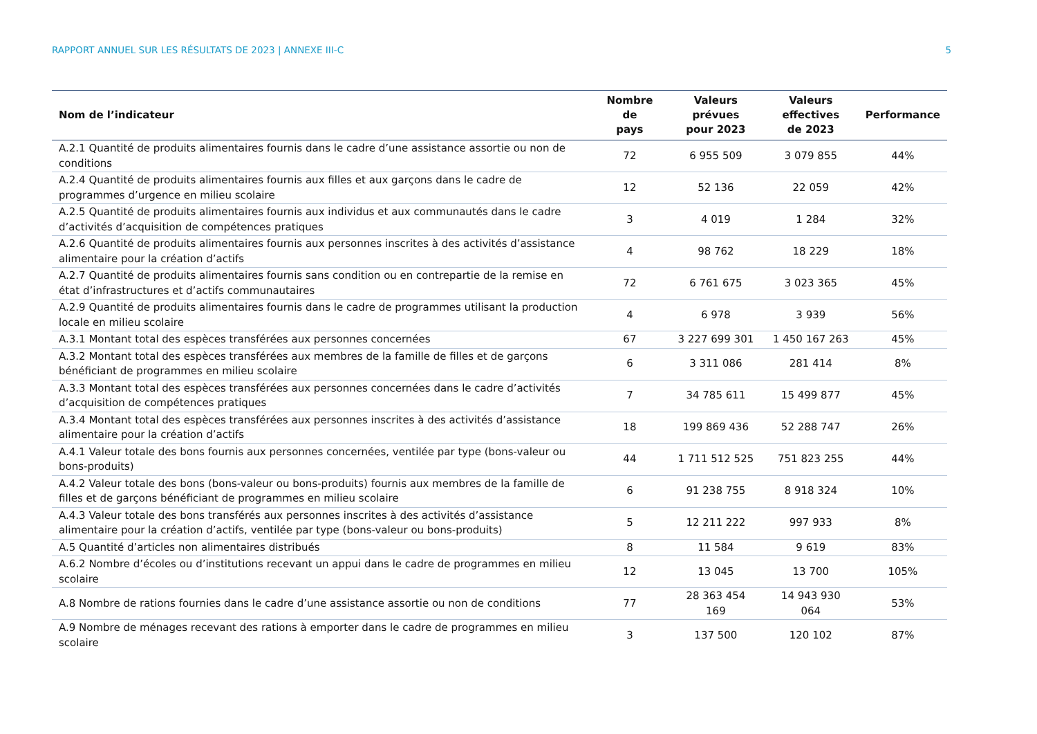RAPPORT ANNUEL SUR LES RÉSULTATS DE 2023 | ANNEXE III-C 5
| Nom de l’indicateur | Nombre de pays | Valeurs prévues pour 2023 | Valeurs effectives de 2023 | Performance |
| --- | --- | --- | --- | --- |
| A.2.1 Quantité de produits alimentaires fournis dans le cadre d’une assistance assortie ou non de conditions | 72 | 6 955 509 | 3 079 855 | 44% |
| A.2.4 Quantité de produits alimentaires fournis aux filles et aux garçons dans le cadre de programmes d’urgence en milieu scolaire | 12 | 52 136 | 22 059 | 42% |
| A.2.5 Quantité de produits alimentaires fournis aux individus et aux communautés dans le cadre d’activités d’acquisition de compétences pratiques | 3 | 4 019 | 1 284 | 32% |
| A.2.6 Quantité de produits alimentaires fournis aux personnes inscrites à des activités d’assistance alimentaire pour la création d’actifs | 4 | 98 762 | 18 229 | 18% |
| A.2.7 Quantité de produits alimentaires fournis sans condition ou en contrepartie de la remise en état d’infrastructures et d’actifs communautaires | 72 | 6 761 675 | 3 023 365 | 45% |
| A.2.9 Quantité de produits alimentaires fournis dans le cadre de programmes utilisant la production locale en milieu scolaire | 4 | 6 978 | 3 939 | 56% |
| A.3.1 Montant total des espèces transférées aux personnes concernées | 67 | 3 227 699 301 | 1 450 167 263 | 45% |
| A.3.2 Montant total des espèces transférées aux membres de la famille de filles et de garçons bénéficiant de programmes en milieu scolaire | 6 | 3 311 086 | 281 414 | 8% |
| A.3.3 Montant total des espèces transférées aux personnes concernées dans le cadre d’activités d’acquisition de compétences pratiques | 7 | 34 785 611 | 15 499 877 | 45% |
| A.3.4 Montant total des espèces transférées aux personnes inscrites à des activités d’assistance alimentaire pour la création d’actifs | 18 | 199 869 436 | 52 288 747 | 26% |
| A.4.1 Valeur totale des bons fournis aux personnes concernées, ventilée par type (bons-valeur ou bons-produits) | 44 | 1 711 512 525 | 751 823 255 | 44% |
| A.4.2 Valeur totale des bons (bons-valeur ou bons-produits) fournis aux membres de la famille de filles et de garçons bénéficiant de programmes en milieu scolaire | 6 | 91 238 755 | 8 918 324 | 10% |
| A.4.3 Valeur totale des bons transférés aux personnes inscrites à des activités d’assistance alimentaire pour la création d’actifs, ventilée par type (bons-valeur ou bons-produits) | 5 | 12 211 222 | 997 933 | 8% |
| A.5 Quantité d’articles non alimentaires distribués | 8 | 11 584 | 9 619 | 83% |
| A.6.2 Nombre d’écoles ou d’institutions recevant un appui dans le cadre de programmes en milieu scolaire | 12 | 13 045 | 13 700 | 105% |
| A.8 Nombre de rations fournies dans le cadre d’une assistance assortie ou non de conditions | 77 | 28 363 454 169 | 14 943 930 064 | 53% |
| A.9 Nombre de ménages recevant des rations à emporter dans le cadre de programmes en milieu scolaire | 3 | 137 500 | 120 102 | 87% |